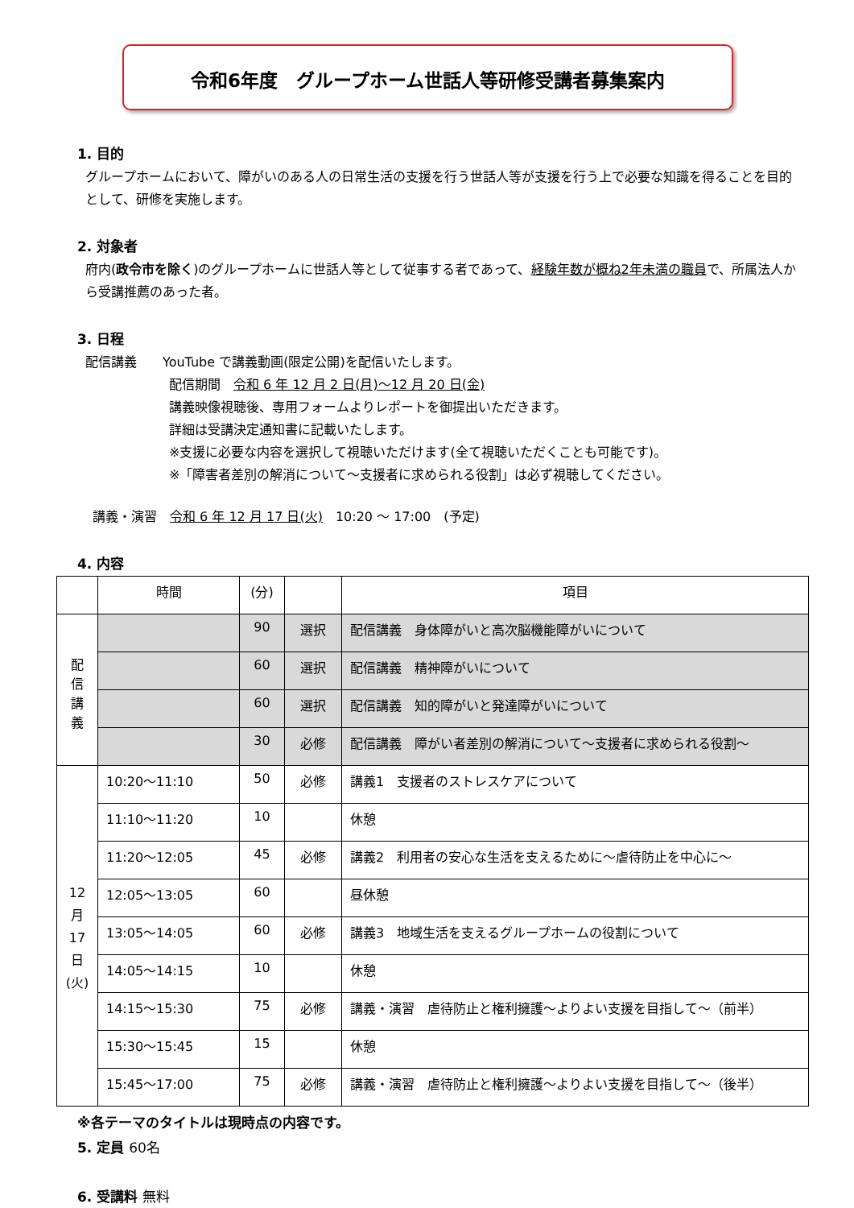令和6年度　グループホーム世話人等研修受講者募集案内
1. 目的
グループホームにおいて、障がいのある人の日常生活の支援を行う世話人等が支援を行う上で必要な知識を得ることを目的として、研修を実施します。
2. 対象者
府内(政令市を除く)のグループホームに世話人等として従事する者であって、経験年数が概ね2年未満の職員で、所属法人から受講推薦のあった者。
3. 日程
配信講義　　YouTube で講義動画(限定公開)を配信いたします。
配信期間　令和 6 年 12 月 2 日(月)～12 月 20 日(金)
講義映像視聴後、専用フォームよりレポートを御提出いただきます。
詳細は受講決定通知書に記載いたします。
※支援に必要な内容を選択して視聴いただけます(全て視聴いただくことも可能です)。
※「障害者差別の解消について～支援者に求められる役割」は必ず視聴してください。
講義・演習　令和 6 年 12 月 17 日(火)　10:20 ～ 17:00　(予定)
4. 内容
| | 時間 | (分) | | 項目 |
| --- | --- | --- | --- | --- |
| 配 信 講 義 | | 90 | 選択 | 配信講義 身体障がいと高次脳機能障がいについて |
| | | 60 | 選択 | 配信講義 精神障がいについて |
| | | 60 | 選択 | 配信講義 知的障がいと発達障がいについて |
| | | 30 | 必修 | 配信講義 障がい者差別の解消について～支援者に求められる役割～ |
| 12 月 17 日 (火) | 10:20～11:10 | 50 | 必修 | 講義1 支援者のストレスケアについて |
| | 11:10～11:20 | 10 | | 休憩 |
| | 11:20～12:05 | 45 | 必修 | 講義2 利用者の安心な生活を支えるために～虐待防止を中心に～ |
| | 12:05～13:05 | 60 | | 昼休憩 |
| | 13:05～14:05 | 60 | 必修 | 講義3 地域生活を支えるグループホームの役割について |
| | 14:05～14:15 | 10 | | 休憩 |
| | 14:15～15:30 | 75 | 必修 | 講義・演習 虐待防止と権利擁護～よりよい支援を目指して～（前半） |
| | 15:30～15:45 | 15 | | 休憩 |
| | 15:45～17:00 | 75 | 必修 | 講義・演習 虐待防止と権利擁護～よりよい支援を目指して～（後半） |
※各テーマのタイトルは現時点の内容です。
5. 定員 60名
6. 受講料 無料